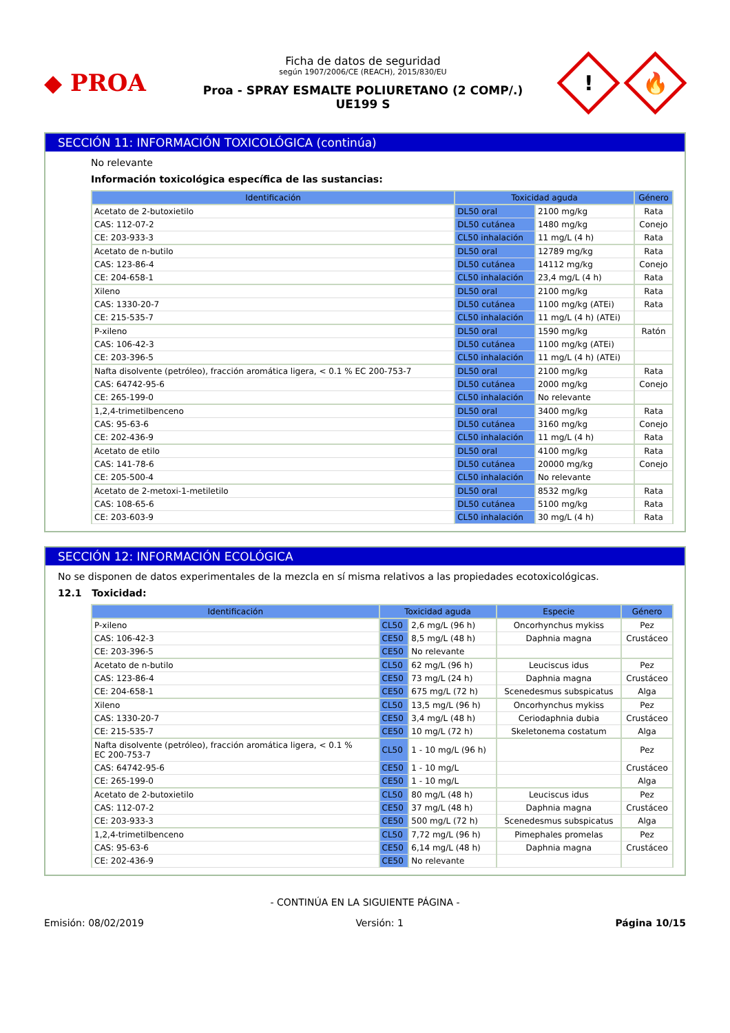◆ PROA
Ficha de datos de seguridad
según 1907/2006/CE (REACH), 2015/830/EU
Proa - SPRAY ESMALTE POLIURETANO (2 COMP/.)
UE199 S
!
🔥
SECCIÓN 11: INFORMACIÓN TOXICOLÓGICA (continúa)
No relevante
Información toxicológica específica de las sustancias:
| Identificación | Toxicidad aguda | | Género |
| --- | --- | --- | --- |
| Acetato de 2-butoxietilo | DL50 oral | 2100 mg/kg | Rata |
| CAS: 112-07-2 | DL50 cutánea | 1480 mg/kg | Conejo |
| CE: 203-933-3 | CL50 inhalación | 11 mg/L (4 h) | Rata |
| Acetato de n-butilo | DL50 oral | 12789 mg/kg | Rata |
| CAS: 123-86-4 | DL50 cutánea | 14112 mg/kg | Conejo |
| CE: 204-658-1 | CL50 inhalación | 23,4 mg/L (4 h) | Rata |
| Xileno | DL50 oral | 2100 mg/kg | Rata |
| CAS: 1330-20-7 | DL50 cutánea | 1100 mg/kg (ATEi) | Rata |
| CE: 215-535-7 | CL50 inhalación | 11 mg/L (4 h) (ATEi) | |
| P-xileno | DL50 oral | 1590 mg/kg | Ratón |
| CAS: 106-42-3 | DL50 cutánea | 1100 mg/kg (ATEi) | |
| CE: 203-396-5 | CL50 inhalación | 11 mg/L (4 h) (ATEi) | |
| Nafta disolvente (petróleo), fracción aromática ligera, < 0.1 % EC 200-753-7 | DL50 oral | 2100 mg/kg | Rata |
| CAS: 64742-95-6 | DL50 cutánea | 2000 mg/kg | Conejo |
| CE: 265-199-0 | CL50 inhalación | No relevante | |
| 1,2,4-trimetilbenceno | DL50 oral | 3400 mg/kg | Rata |
| CAS: 95-63-6 | DL50 cutánea | 3160 mg/kg | Conejo |
| CE: 202-436-9 | CL50 inhalación | 11 mg/L (4 h) | Rata |
| Acetato de etilo | DL50 oral | 4100 mg/kg | Rata |
| CAS: 141-78-6 | DL50 cutánea | 20000 mg/kg | Conejo |
| CE: 205-500-4 | CL50 inhalación | No relevante | |
| Acetato de 2-metoxi-1-metiletilo | DL50 oral | 8532 mg/kg | Rata |
| CAS: 108-65-6 | DL50 cutánea | 5100 mg/kg | Rata |
| CE: 203-603-9 | CL50 inhalación | 30 mg/L (4 h) | Rata |
SECCIÓN 12: INFORMACIÓN ECOLÓGICA
No se disponen de datos experimentales de la mezcla en sí misma relativos a las propiedades ecotoxicológicas.
12.1 Toxicidad:
| Identificación | Toxicidad aguda | | Especie | Género |
| --- | --- | --- | --- | --- |
| P-xileno | CL50 | 2,6 mg/L (96 h) | Oncorhynchus mykiss | Pez |
| CAS: 106-42-3 | CE50 | 8,5 mg/L (48 h) | Daphnia magna | Crustáceo |
| CE: 203-396-5 | CE50 | No relevante | | |
| Acetato de n-butilo | CL50 | 62 mg/L (96 h) | Leuciscus idus | Pez |
| CAS: 123-86-4 | CE50 | 73 mg/L (24 h) | Daphnia magna | Crustáceo |
| CE: 204-658-1 | CE50 | 675 mg/L (72 h) | Scenedesmus subspicatus | Alga |
| Xileno | CL50 | 13,5 mg/L (96 h) | Oncorhynchus mykiss | Pez |
| CAS: 1330-20-7 | CE50 | 3,4 mg/L (48 h) | Ceriodaphnia dubia | Crustáceo |
| CE: 215-535-7 | CE50 | 10 mg/L (72 h) | Skeletonema costatum | Alga |
| Nafta disolvente (petróleo), fracción aromática ligera, < 0.1 % EC 200-753-7 | CL50 | 1 - 10 mg/L (96 h) | | Pez |
| CAS: 64742-95-6 | CE50 | 1 - 10 mg/L | | Crustáceo |
| CE: 265-199-0 | CE50 | 1 - 10 mg/L | | Alga |
| Acetato de 2-butoxietilo | CL50 | 80 mg/L (48 h) | Leuciscus idus | Pez |
| CAS: 112-07-2 | CE50 | 37 mg/L (48 h) | Daphnia magna | Crustáceo |
| CE: 203-933-3 | CE50 | 500 mg/L (72 h) | Scenedesmus subspicatus | Alga |
| 1,2,4-trimetilbenceno | CL50 | 7,72 mg/L (96 h) | Pimephales promelas | Pez |
| CAS: 95-63-6 | CE50 | 6,14 mg/L (48 h) | Daphnia magna | Crustáceo |
| CE: 202-436-9 | CE50 | No relevante | | |
- CONTINÚA EN LA SIGUIENTE PÁGINA -
Emisión: 08/02/2019 Versión: 1 Página 10/15